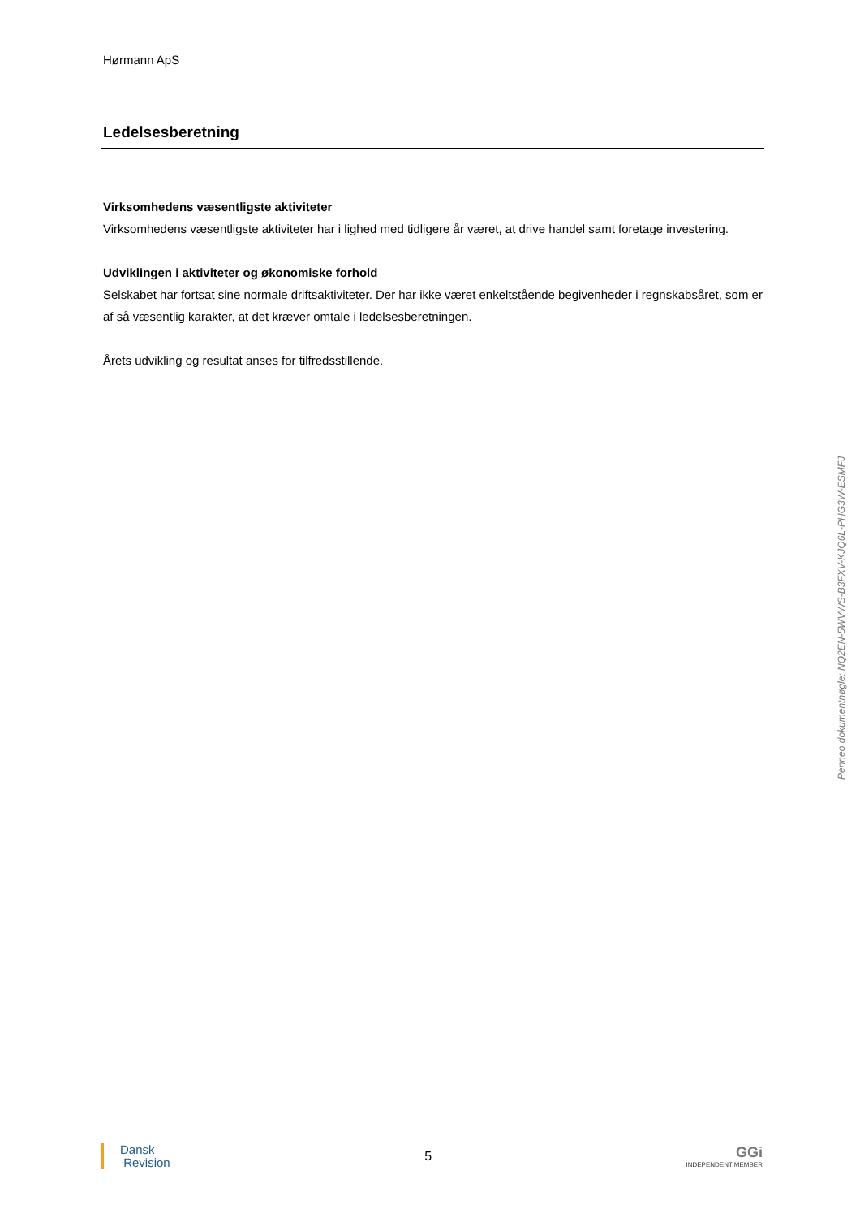Hørmann ApS
Ledelsesberetning
Virksomhedens væsentligste aktiviteter
Virksomhedens væsentligste aktiviteter har i lighed med tidligere år været, at drive handel samt foretage investering.
Udviklingen i aktiviteter og økonomiske forhold
Selskabet har fortsat sine normale driftsaktiviteter. Der har ikke været enkeltstående begivenheder i regnskabsåret, som er af så væsentlig karakter, at det kræver omtale i ledelsesberetningen.
Årets udvikling og resultat anses for tilfredsstillende.
Penneo dokumentnøgle: NQ2EN-5WVWS-B3FXV-KJQ6L-PHG3W-ESMFJ
Dansk
Revision
5
GGi
INDEPENDENT MEMBER